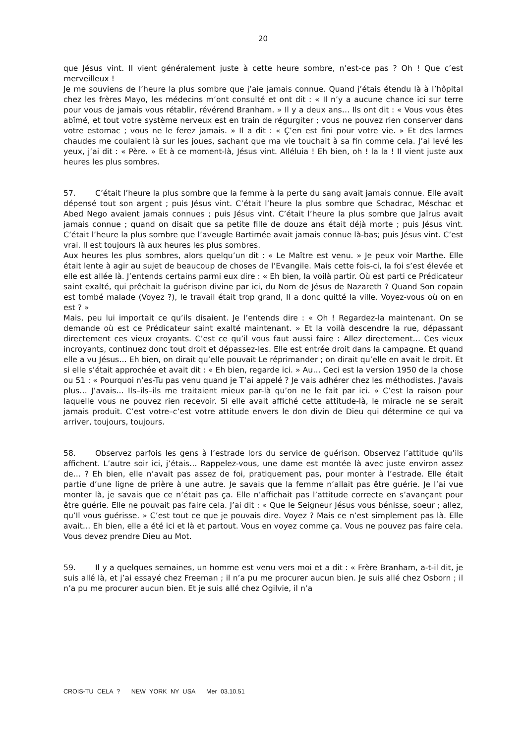20
que Jésus vint. Il vient généralement juste à cette heure sombre, n’est-ce pas ? Oh ! Que c’est merveilleux !
Je me souviens de l’heure la plus sombre que j’aie jamais connue. Quand j’étais étendu là à l’hôpital chez les frères Mayo, les médecins m’ont consulté et ont dit : « Il n’y a aucune chance ici sur terre pour vous de jamais vous rétablir, révérend Branham. » Il y a deux ans… Ils ont dit : « Vous vous êtes abîmé, et tout votre système nerveux est en train de régurgiter ; vous ne pouvez rien conserver dans votre estomac ; vous ne le ferez jamais. » Il a dit : « Ç’en est fini pour votre vie. » Et des larmes chaudes me coulaient là sur les joues, sachant que ma vie touchait à sa fin comme cela. J’ai levé les yeux, j’ai dit : « Père. » Et à ce moment-là, Jésus vint. Alléluia ! Eh bien, oh ! la la ! Il vient juste aux heures les plus sombres.
57. C’était l’heure la plus sombre que la femme à la perte du sang avait jamais connue. Elle avait dépensé tout son argent ; puis Jésus vint. C’était l’heure la plus sombre que Schadrac, Méschac et Abed Nego avaient jamais connues ; puis Jésus vint. C’était l’heure la plus sombre que Jaïrus avait jamais connue ; quand on disait que sa petite fille de douze ans était déjà morte ; puis Jésus vint. C’était l’heure la plus sombre que l’aveugle Bartimée avait jamais connue là-bas; puis Jésus vint. C’est vrai. Il est toujours là aux heures les plus sombres.
Aux heures les plus sombres, alors quelqu’un dit : « Le Maître est venu. » Je peux voir Marthe. Elle était lente à agir au sujet de beaucoup de choses de l’Evangile. Mais cette fois-ci, la foi s’est élevée et elle est allée là. J’entends certains parmi eux dire : « Eh bien, la voilà partir. Où est parti ce Prédicateur saint exalté, qui prêchait la guérison divine par ici, du Nom de Jésus de Nazareth ? Quand Son copain est tombé malade (Voyez ?), le travail était trop grand, Il a donc quitté la ville. Voyez-vous où on en est ? »
Mais, peu lui importait ce qu’ils disaient. Je l’entends dire : « Oh ! Regardez-la maintenant. On se demande où est ce Prédicateur saint exalté maintenant. » Et la voilà descendre la rue, dépassant directement ces vieux croyants. C’est ce qu’il vous faut aussi faire : Allez directement… Ces vieux incroyants, continuez donc tout droit et dépassez-les. Elle est entrée droit dans la campagne. Et quand elle a vu Jésus… Eh bien, on dirait qu’elle pouvait Le réprimander ; on dirait qu’elle en avait le droit. Et si elle s’était approchée et avait dit : « Eh bien, regarde ici. » Au… Ceci est la version 1950 de la chose ou 51 : « Pourquoi n’es-Tu pas venu quand je T’ai appelé ? Je vais adhérer chez les méthodistes. J’avais plus… J’avais… Ils–ils–ils me traitaient mieux par-là qu’on ne le fait par ici. » C’est la raison pour laquelle vous ne pouvez rien recevoir. Si elle avait affiché cette attitude-là, le miracle ne se serait jamais produit. C’est votre–c’est votre attitude envers le don divin de Dieu qui détermine ce qui va arriver, toujours, toujours.
58. Observez parfois les gens à l’estrade lors du service de guérison. Observez l’attitude qu’ils affichent. L’autre soir ici, j’étais… Rappelez-vous, une dame est montée là avec juste environ assez de… ? Eh bien, elle n’avait pas assez de foi, pratiquement pas, pour monter à l’estrade. Elle était partie d’une ligne de prière à une autre. Je savais que la femme n’allait pas être guérie. Je l’ai vue monter là, je savais que ce n’était pas ça. Elle n’affichait pas l’attitude correcte en s’avançant pour être guérie. Elle ne pouvait pas faire cela. J’ai dit : « Que le Seigneur Jésus vous bénisse, soeur ; allez, qu’Il vous guérisse. » C’est tout ce que je pouvais dire. Voyez ? Mais ce n’est simplement pas là. Elle avait… Eh bien, elle a été ici et là et partout. Vous en voyez comme ça. Vous ne pouvez pas faire cela. Vous devez prendre Dieu au Mot.
59. Il y a quelques semaines, un homme est venu vers moi et a dit : « Frère Branham, a-t-il dit, je suis allé là, et j’ai essayé chez Freeman ; il n’a pu me procurer aucun bien. Je suis allé chez Osborn ; il n’a pu me procurer aucun bien. Et je suis allé chez Ogilvie, il n’a
CROIS-TU CELA ? NEW YORK NY USA Mer 03.10.51